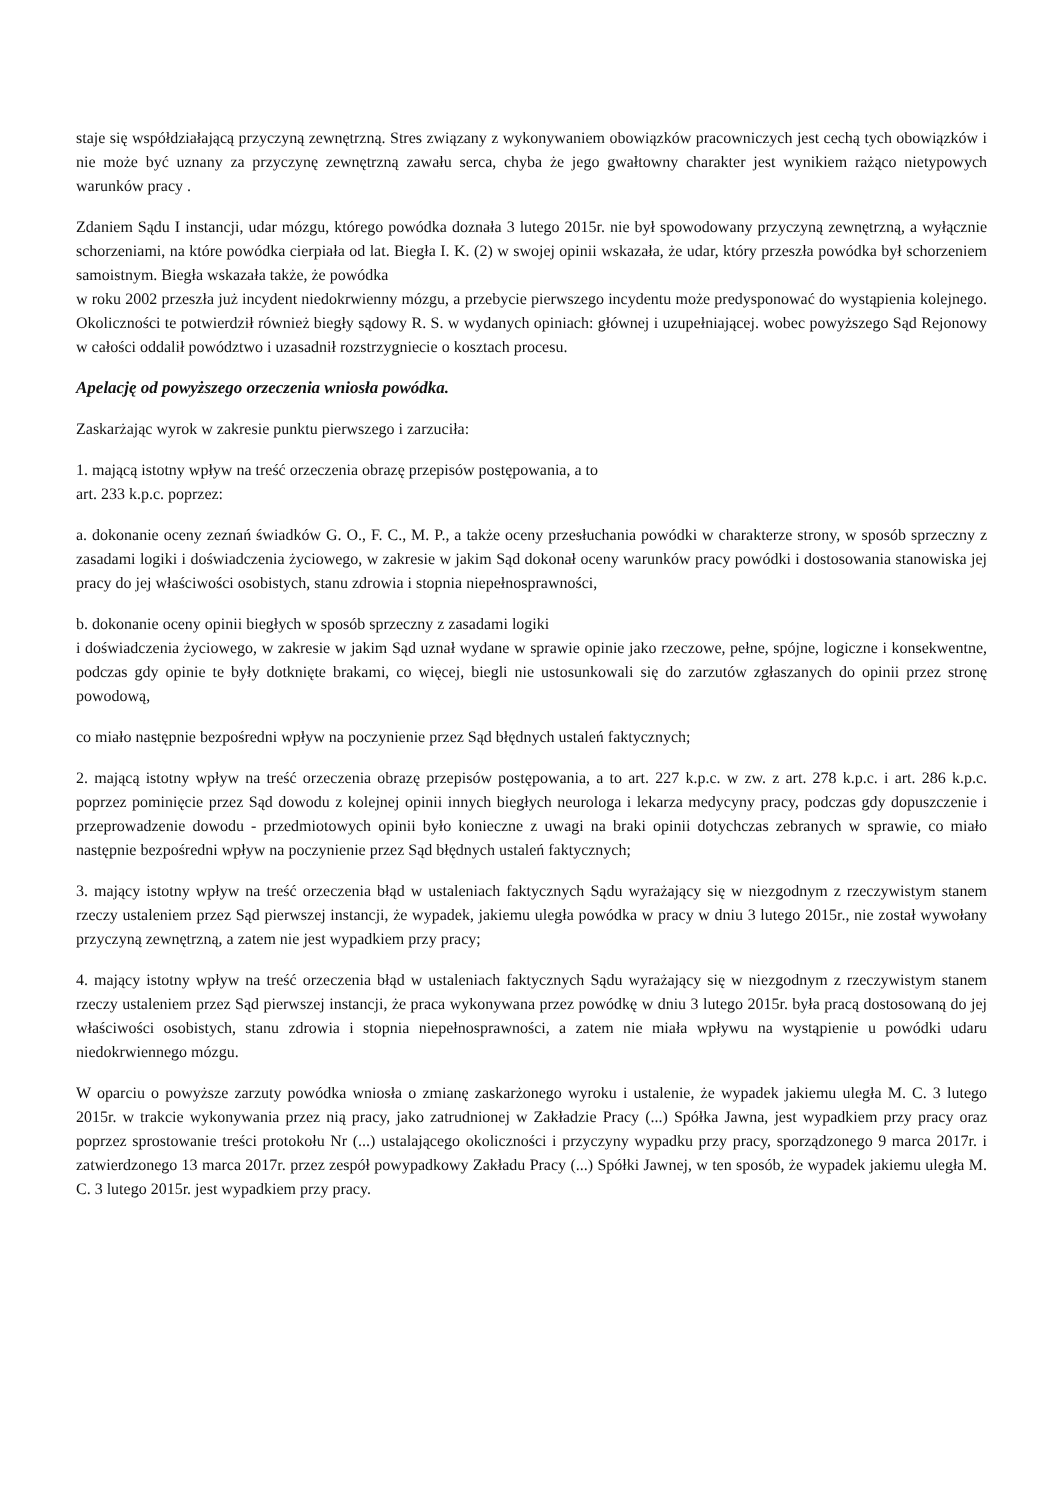staje się współdziałającą przyczyną zewnętrzną. Stres związany z wykonywaniem obowiązków pracowniczych jest cechą tych obowiązków i nie może być uznany za przyczynę zewnętrzną zawału serca, chyba że jego gwałtowny charakter jest wynikiem rażąco nietypowych warunków pracy .
Zdaniem Sądu I instancji, udar mózgu, którego powódka doznała 3 lutego 2015r. nie był spowodowany przyczyną zewnętrzną, a wyłącznie schorzeniami, na które powódka cierpiała od lat. Biegła I. K. (2) w swojej opinii wskazała, że udar, który przeszła powódka był schorzeniem samoistnym. Biegła wskazała także, że powódka
w roku 2002 przeszła już incydent niedokrwienny mózgu, a przebycie pierwszego incydentu może predysponować do wystąpienia kolejnego. Okoliczności te potwierdził również biegły sądowy R. S. w wydanych opiniach: głównej i uzupełniającej. wobec powyższego Sąd Rejonowy w całości oddalił powództwo i uzasadnił rozstrzygniecie o kosztach procesu.
Apelację od powyższego orzeczenia wniosła powódka.
Zaskarżając wyrok w zakresie punktu pierwszego i zarzuciła:
1. mającą istotny wpływ na treść orzeczenia obrazę przepisów postępowania, a to
art. 233 k.p.c. poprzez:
a. dokonanie oceny zeznań świadków G. O., F. C., M. P., a także oceny przesłuchania powódki w charakterze strony, w sposób sprzeczny z zasadami logiki i doświadczenia życiowego, w zakresie w jakim Sąd dokonał oceny warunków pracy powódki i dostosowania stanowiska jej pracy do jej właściwości osobistych, stanu zdrowia i stopnia niepełnosprawności,
b. dokonanie oceny opinii biegłych w sposób sprzeczny z zasadami logiki
i doświadczenia życiowego, w zakresie w jakim Sąd uznał wydane w sprawie opinie jako rzeczowe, pełne, spójne, logiczne i konsekwentne, podczas gdy opinie te były dotknięte brakami, co więcej, biegli nie ustosunkowali się do zarzutów zgłaszanych do opinii przez stronę powodową,
co miało następnie bezpośredni wpływ na poczynienie przez Sąd błędnych ustaleń faktycznych;
2. mającą istotny wpływ na treść orzeczenia obrazę przepisów postępowania, a to art. 227 k.p.c. w zw. z art. 278 k.p.c. i art. 286 k.p.c. poprzez pominięcie przez Sąd dowodu z kolejnej opinii innych biegłych neurologa i lekarza medycyny pracy, podczas gdy dopuszczenie i przeprowadzenie dowodu - przedmiotowych opinii było konieczne z uwagi na braki opinii dotychczas zebranych w sprawie, co miało następnie bezpośredni wpływ na poczynienie przez Sąd błędnych ustaleń faktycznych;
3. mający istotny wpływ na treść orzeczenia błąd w ustaleniach faktycznych Sądu wyrażający się w niezgodnym z rzeczywistym stanem rzeczy ustaleniem przez Sąd pierwszej instancji, że wypadek, jakiemu uległa powódka w pracy w dniu 3 lutego 2015r., nie został wywołany przyczyną zewnętrzną, a zatem nie jest wypadkiem przy pracy;
4. mający istotny wpływ na treść orzeczenia błąd w ustaleniach faktycznych Sądu wyrażający się w niezgodnym z rzeczywistym stanem rzeczy ustaleniem przez Sąd pierwszej instancji, że praca wykonywana przez powódkę w dniu 3 lutego 2015r. była pracą dostosowaną do jej właściwości osobistych, stanu zdrowia i stopnia niepełnosprawności, a zatem nie miała wpływu na wystąpienie u powódki udaru niedokrwiennego mózgu.
W oparciu o powyższe zarzuty powódka wniosła o zmianę zaskarżonego wyroku i ustalenie, że wypadek jakiemu uległa M. C. 3 lutego 2015r. w trakcie wykonywania przez nią pracy, jako zatrudnionej w Zakładzie Pracy (...) Spółka Jawna, jest wypadkiem przy pracy oraz poprzez sprostowanie treści protokołu Nr (...) ustalającego okoliczności i przyczyny wypadku przy pracy, sporządzonego 9 marca 2017r. i zatwierdzonego 13 marca 2017r. przez zespół powypadkowy Zakładu Pracy (...) Spółki Jawnej, w ten sposób, że wypadek jakiemu uległa M. C. 3 lutego 2015r. jest wypadkiem przy pracy.